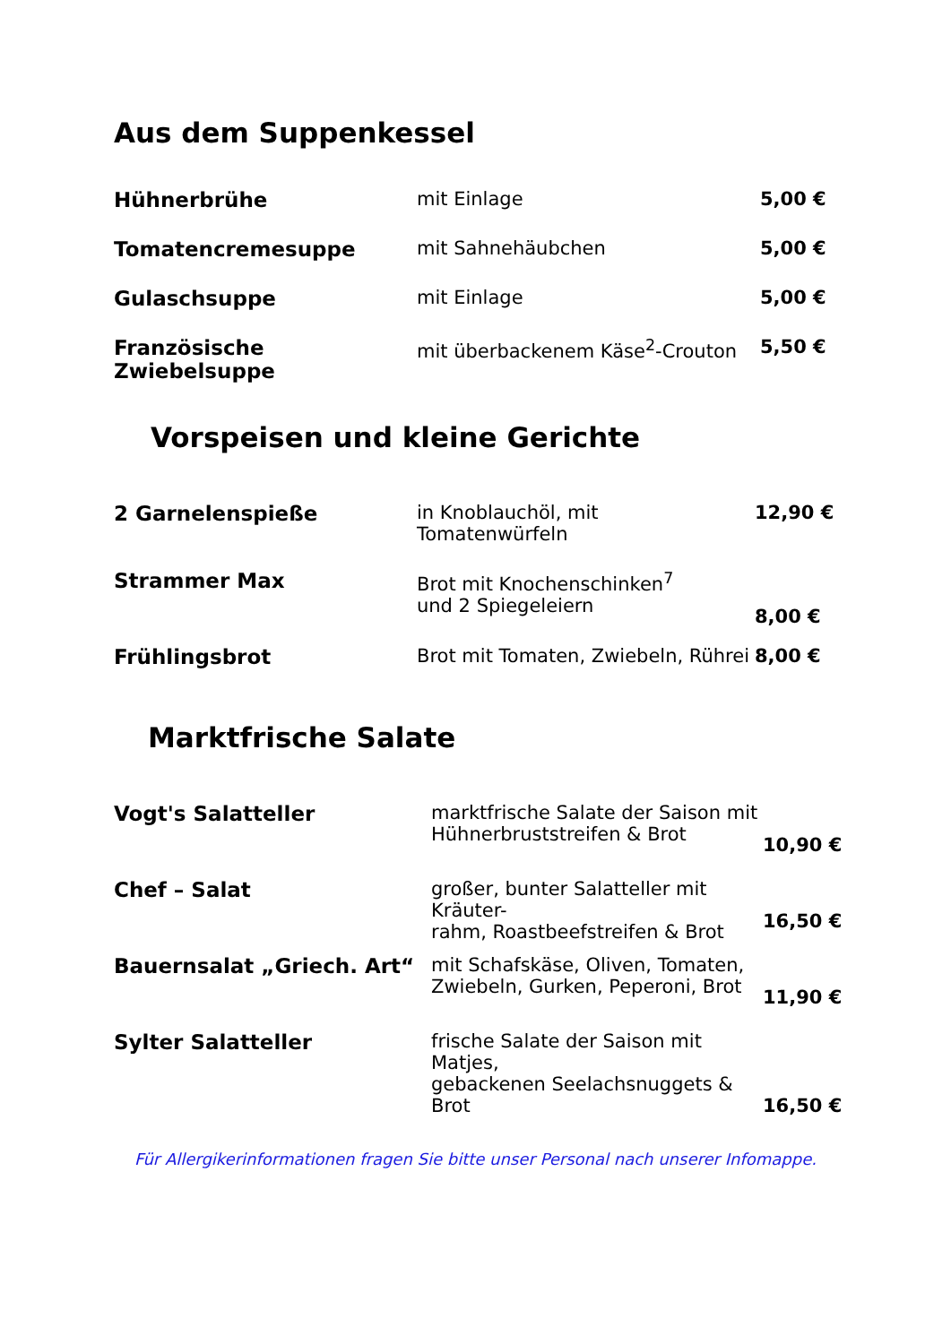Aus dem Suppenkessel
| Hühnerbrühe | mit Einlage | 5,00 € |
| Tomatencremesuppe | mit Sahnehäubchen | 5,00 € |
| Gulaschsuppe | mit Einlage | 5,00 € |
| Französische Zwiebelsuppe | mit überbackenem Käse<sup>2</sup>-Crouton | 5,50 € |
Vorspeisen und kleine Gerichte
| 2 Garnelenspieße | in Knoblauchöl, mit Tomatenwürfeln | 12,90 € |
| Strammer Max | Brot mit Knochenschinken<sup>7</sup> und 2 Spiegeleiern | 8,00 € |
| Frühlingsbrot | Brot mit Tomaten, Zwiebeln, Rührei | 8,00 € |
Marktfrische Salate
| Vogt's Salatteller | marktfrische Salate der Saison mit Hühnerbruststreifen & Brot | 10,90 € |
| Chef – Salat | großer, bunter Salatteller mit Kräuter- rahm, Roastbeefstreifen & Brot | 16,50 € |
| Bauernsalat „Griech. Art“ | mit Schafskäse, Oliven, Tomaten, Zwiebeln, Gurken, Peperoni, Brot | 11,90 € |
| Sylter Salatteller | frische Salate der Saison mit Matjes, gebackenen Seelachsnuggets & Brot | 16,50 € |
Für Allergikerinformationen fragen Sie bitte unser Personal nach unserer Infomappe.